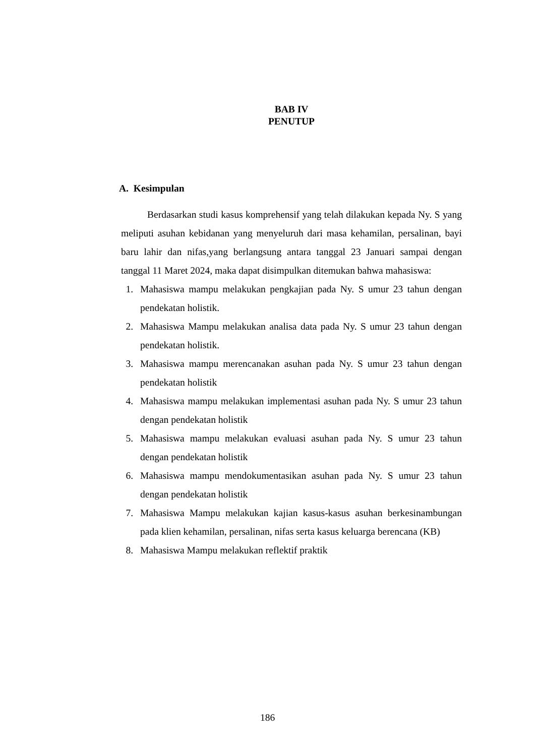BAB IV
PENUTUP
A. Kesimpulan
Berdasarkan studi kasus komprehensif yang telah dilakukan kepada Ny. S yang meliputi asuhan kebidanan yang menyeluruh dari masa kehamilan, persalinan, bayi baru lahir dan nifas,yang berlangsung antara tanggal 23 Januari sampai dengan tanggal 11 Maret 2024, maka dapat disimpulkan ditemukan bahwa mahasiswa:
1. Mahasiswa mampu melakukan pengkajian pada Ny. S umur 23 tahun dengan pendekatan holistik.
2. Mahasiswa Mampu melakukan analisa data pada Ny. S umur 23 tahun dengan pendekatan holistik.
3. Mahasiswa mampu merencanakan asuhan pada Ny. S umur 23 tahun dengan pendekatan holistik
4. Mahasiswa mampu melakukan implementasi asuhan pada Ny. S umur 23 tahun dengan pendekatan holistik
5. Mahasiswa mampu melakukan evaluasi asuhan pada Ny. S umur 23 tahun dengan pendekatan holistik
6. Mahasiswa mampu mendokumentasikan asuhan pada Ny. S umur 23 tahun dengan pendekatan holistik
7. Mahasiswa Mampu melakukan kajian kasus-kasus asuhan berkesinambungan pada klien kehamilan, persalinan, nifas serta kasus keluarga berencana (KB)
8. Mahasiswa Mampu melakukan reflektif praktik
186